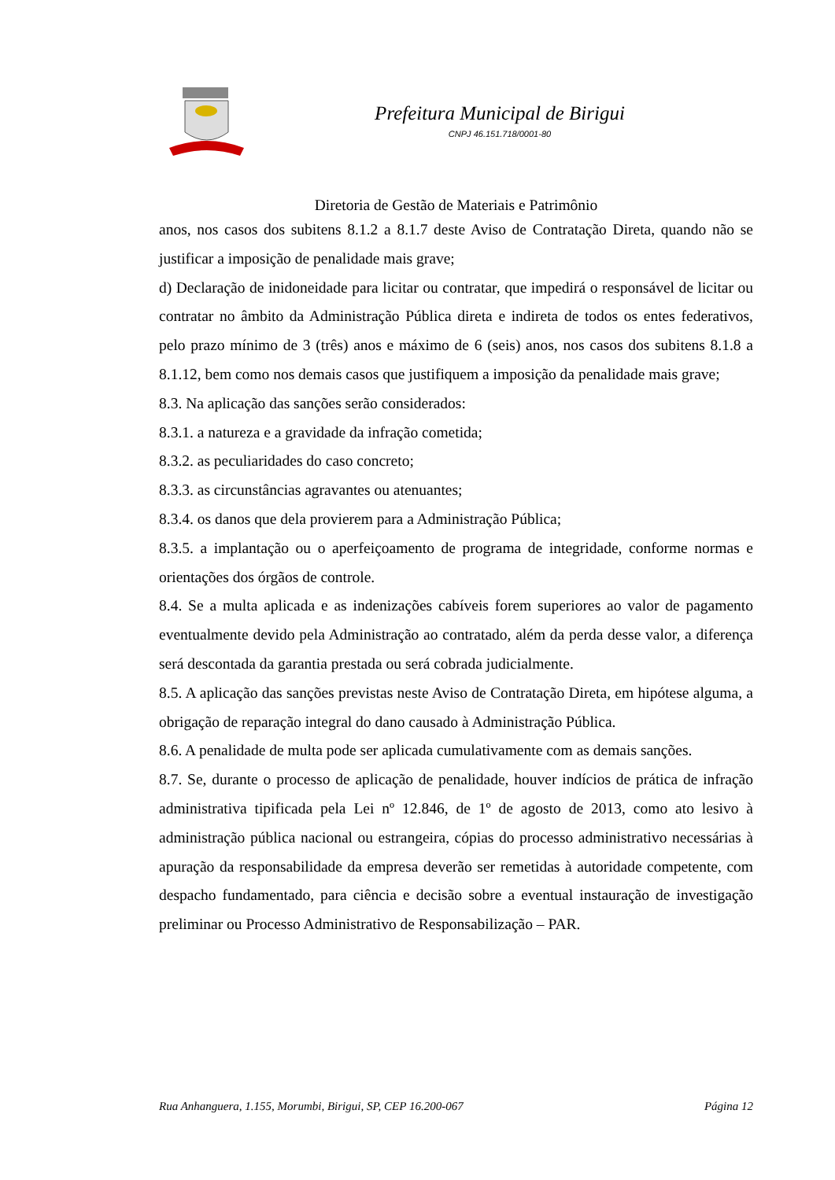Prefeitura Municipal de Birigui
CNPJ 46.151.718/0001-80
Diretoria de Gestão de Materiais e Patrimônio
anos, nos casos dos subitens 8.1.2 a 8.1.7 deste Aviso de Contratação Direta, quando não se justificar a imposição de penalidade mais grave;
d) Declaração de inidoneidade para licitar ou contratar, que impedirá o responsável de licitar ou contratar no âmbito da Administração Pública direta e indireta de todos os entes federativos, pelo prazo mínimo de 3 (três) anos e máximo de 6 (seis) anos, nos casos dos subitens 8.1.8 a 8.1.12, bem como nos demais casos que justifiquem a imposição da penalidade mais grave;
8.3. Na aplicação das sanções serão considerados:
8.3.1. a natureza e a gravidade da infração cometida;
8.3.2. as peculiaridades do caso concreto;
8.3.3. as circunstâncias agravantes ou atenuantes;
8.3.4. os danos que dela provierem para a Administração Pública;
8.3.5. a implantação ou o aperfeiçoamento de programa de integridade, conforme normas e orientações dos órgãos de controle.
8.4. Se a multa aplicada e as indenizações cabíveis forem superiores ao valor de pagamento eventualmente devido pela Administração ao contratado, além da perda desse valor, a diferença será descontada da garantia prestada ou será cobrada judicialmente.
8.5. A aplicação das sanções previstas neste Aviso de Contratação Direta, em hipótese alguma, a obrigação de reparação integral do dano causado à Administração Pública.
8.6. A penalidade de multa pode ser aplicada cumulativamente com as demais sanções.
8.7. Se, durante o processo de aplicação de penalidade, houver indícios de prática de infração administrativa tipificada pela Lei nº 12.846, de 1º de agosto de 2013, como ato lesivo à administração pública nacional ou estrangeira, cópias do processo administrativo necessárias à apuração da responsabilidade da empresa deverão ser remetidas à autoridade competente, com despacho fundamentado, para ciência e decisão sobre a eventual instauração de investigação preliminar ou Processo Administrativo de Responsabilização – PAR.
Rua Anhanguera, 1.155, Morumbi, Birigui, SP, CEP 16.200-067 Página 12